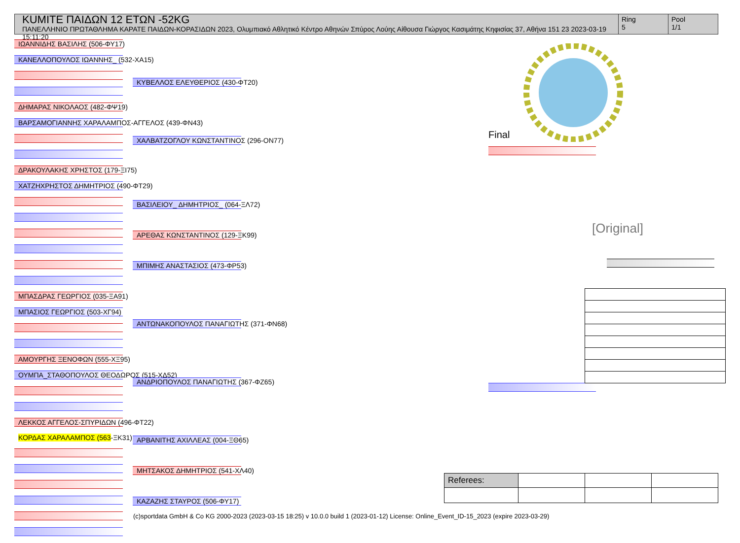KUMITE ΠΑΙΔΩΝ 12 ΕΤΩΝ -52KG
ΠΑΝΕΛΛΗΝΙΟ ΠΡΩΤΑΘΛΗΜΑ ΚΑΡΑΤΕ ΠΑΙΔΩΝ-ΚΟΡΑΣΙΔΩΝ 2023, Ολυμπιακό Αθλητικό Κέντρο Αθηνών Σπύρος Λούης Αίθουσα Γιώργος Κασιμάτης Κηφισίας 37, Αθήνα 151 23 2023-03-19 15:11:20
Ring
5
Pool
1/1
ΙΩΑΝΝΙΔΗΣ ΒΑΣΙΛΗΣ (506-ΦΥ17)
ΚΑΝΕΛΛΟΠΟΥΛΟΣ ΙΩΑΝΝΗΣ_ (532-ΧΑ15)
ΔΗΜΑΡΑΣ ΝΙΚΟΛΑΟΣ (482-ΦΨ19)
ΒΑΡΣΑΜΟΓΙΑΝΝΗΣ ΧΑΡΑΛΑΜΠΟΣ-ΑΓΓΕΛΟΣ (439-ΦΝ43)
ΔΡΑΚΟΥΛΑΚΗΣ ΧΡΗΣΤΟΣ (179-ΞΙ75)
ΧΑΤΖΗΧΡΗΣΤΟΣ ΔΗΜΗΤΡΙΟΣ (490-ΦΤ29)
ΜΠΑΣΔΡΑΣ ΓΕΩΡΓΙΟΣ (035-ΞΑ91)
ΜΠΑΣΙΟΣ ΓΕΩΡΓΙΟΣ (503-ΧΓ94)
ΑΜΟΥΡΓΗΣ ΞΕΝΟΦΩΝ (555-ΧΞ95)
ΟΥΜΠΑ_ΣΤΑΘΟΠΟΥΛΟΣ ΘΕΟΔΩΡΟΣ (515-ΧΔ52)
ΛΕΚΚΟΣ ΑΓΓΕΛΟΣ-ΣΠΥΡΙΔΩΝ (496-ΦΤ22)
ΚΟΡΔΑΣ ΧΑΡΑΛΑΜΠΟΣ (563-ΞΚ31)
ΚΥΒΕΛΛΟΣ ΕΛΕΥΘΕΡΙΟΣ (430-ΦΤ20)
ΧΑΛΒΑΤΖΟΓΛΟΥ ΚΩΝΣΤΑΝΤΙΝΟΣ (296-ΟΝ77)
ΒΑΣΙΛΕΙΟΥ_ ΔΗΜΗΤΡΙΟΣ_ (064-ΞΛ72)
ΑΡΕΘΑΣ ΚΩΝΣΤΑΝΤΙΝΟΣ (129-ΞΚ99)
ΜΠΙΜΗΣ ΑΝΑΣΤΑΣΙΟΣ (473-ΦΡ53)
ΑΝΤΩΝΑΚΟΠΟΥΛΟΣ ΠΑΝΑΓΙΩΤΗΣ (371-ΦΝ68)
ΑΝΔΡΙΟΠΟΥΛΟΣ ΠΑΝΑΓΙΩΤΗΣ (367-ΦΖ65)
ΑΡΒΑΝΙΤΗΣ ΑΧΙΛΛΕΑΣ (004-ΞΘ65)
ΜΗΤΣΑΚΟΣ ΔΗΜΗΤΡΙΟΣ (541-ΧΛ40)
ΚΑΖΑΖΗΣ ΣΤΑΥΡΟΣ (506-ΦΥ17)
Final
[Original]
| Referees: | | | |
(c)sportdata GmbH & Co KG 2000-2023 (2023-03-15 18:25) v 10.0.0 build 1 (2023-01-12) License: Online_Event_ID-15_2023 (expire 2023-03-29)